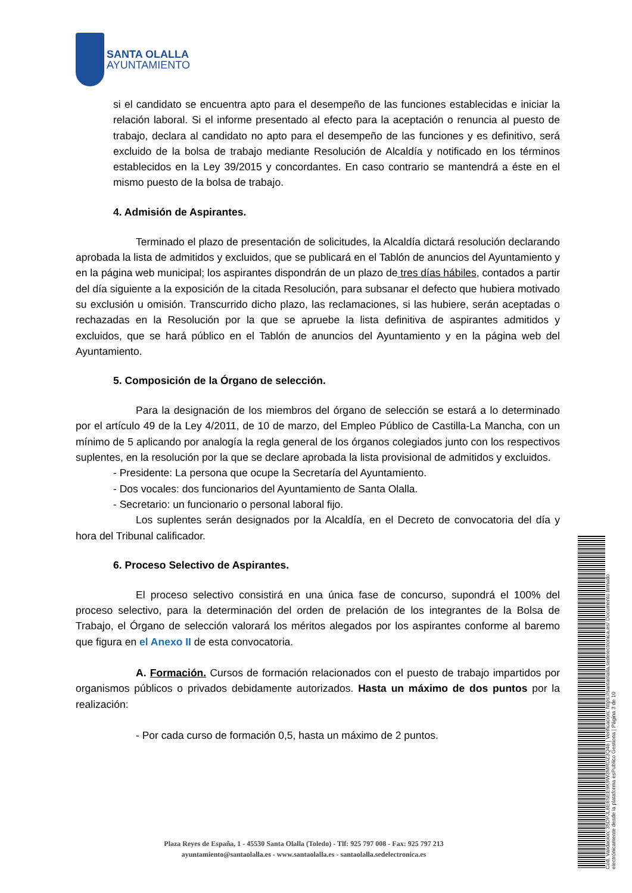SANTA OLALLA
AYUNTAMIENTO
si el candidato se encuentra apto para el desempeño de las funciones establecidas e iniciar la relación laboral. Si el informe presentado al efecto para la aceptación o renuncia al puesto de trabajo, declara al candidato no apto para el desempeño de las funciones y es definitivo, será excluido de la bolsa de trabajo mediante Resolución de Alcaldía y notificado en los términos establecidos en la Ley 39/2015 y concordantes. En caso contrario se mantendrá a éste en el mismo puesto de la bolsa de trabajo.
4. Admisión de Aspirantes.
Terminado el plazo de presentación de solicitudes, la Alcaldía dictará resolución declarando aprobada la lista de admitidos y excluidos, que se publicará en el Tablón de anuncios del Ayuntamiento y en la página web municipal; los aspirantes dispondrán de un plazo de tres días hábiles, contados a partir del día siguiente a la exposición de la citada Resolución, para subsanar el defecto que hubiera motivado su exclusión u omisión. Transcurrido dicho plazo, las reclamaciones, si las hubiere, serán aceptadas o rechazadas en la Resolución por la que se apruebe la lista definitiva de aspirantes admitidos y excluidos, que se hará público en el Tablón de anuncios del Ayuntamiento y en la página web del Ayuntamiento.
5. Composición de la Órgano de selección.
Para la designación de los miembros del órgano de selección se estará a lo determinado por el artículo 49 de la Ley 4/2011, de 10 de marzo, del Empleo Público de Castilla-La Mancha, con un mínimo de 5 aplicando por analogía la regla general de los órganos colegiados junto con los respectivos suplentes, en la resolución por la que se declare aprobada la lista provisional de admitidos y excluidos.
- Presidente: La persona que ocupe la Secretaría del Ayuntamiento.
- Dos vocales: dos funcionarios del Ayuntamiento de Santa Olalla.
- Secretario: un funcionario o personal laboral fijo.
Los suplentes serán designados por la Alcaldía, en el Decreto de convocatoria del día y hora del Tribunal calificador.
6. Proceso Selectivo de Aspirantes.
El proceso selectivo consistirá en una única fase de concurso, supondrá el 100% del proceso selectivo, para la determinación del orden de prelación de los integrantes de la Bolsa de Trabajo, el Órgano de selección valorará los méritos alegados por los aspirantes conforme al baremo que figura en el Anexo II de esta convocatoria.
A. Formación. Cursos de formación relacionados con el puesto de trabajo impartidos por organismos públicos o privados debidamente autorizados. Hasta un máximo de dos puntos por la realización:
- Por cada curso de formación 0,5, hasta un máximo de 2 puntos.
Plaza Reyes de España, 1 - 45530 Santa Olalla (Toledo) - Tlf: 925 797 008 - Fax: 925 797 213
ayuntamiento@santaolalla.es - www.santaolalla.es - santaolalla.sedelectronica.es
Cód. Validación: 35DPJL6E6SEE9K9W3MRDZ3Q46 | Verificación: https://santaolalla.sedelectronica.es/ Documento firmado electrónicamente desde la plataforma esPublico Gestiona | Página 3 de 10